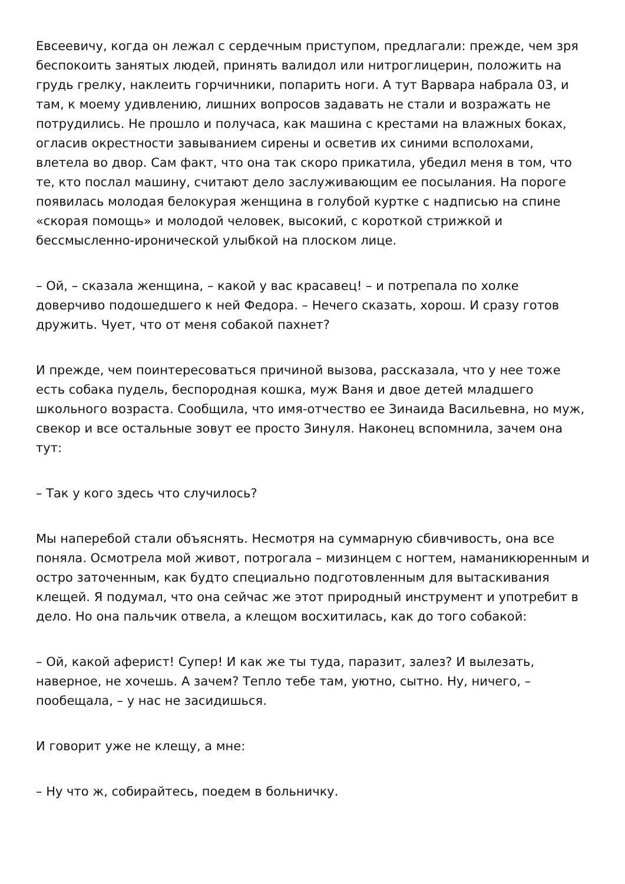Евсеевичу, когда он лежал с сердечным приступом, предлагали: прежде, чем зря беспокоить занятых людей, принять валидол или нитроглицерин, положить на грудь грелку, наклеить горчичники, попарить ноги. А тут Варвара набрала 03, и там, к моему удивлению, лишних вопросов задавать не стали и возражать не потрудились. Не прошло и получаса, как машина с крестами на влажных боках, огласив окрестности завыванием сирены и осветив их синими всполохами, влетела во двор. Сам факт, что она так скоро прикатила, убедил меня в том, что те, кто послал машину, считают дело заслуживающим ее посылания. На пороге появилась молодая белокурая женщина в голубой куртке с надписью на спине «скорая помощь» и молодой человек, высокий, с короткой стрижкой и бессмысленно-иронической улыбкой на плоском лице.
– Ой, – сказала женщина, – какой у вас красавец! – и потрепала по холке доверчиво подошедшего к ней Федора. – Нечего сказать, хорош. И сразу готов дружить. Чует, что от меня собакой пахнет?
И прежде, чем поинтересоваться причиной вызова, рассказала, что у нее тоже есть собака пудель, беспородная кошка, муж Ваня и двое детей младшего школьного возраста. Сообщила, что имя-отчество ее Зинаида Васильевна, но муж, свекор и все остальные зовут ее просто Зинуля. Наконец вспомнила, зачем она тут:
– Так у кого здесь что случилось?
Мы наперебой стали объяснять. Несмотря на суммарную сбивчивость, она все поняла. Осмотрела мой живот, потрогала – мизинцем с ногтем, наманикюренным и остро заточенным, как будто специально подготовленным для вытаскивания клещей. Я подумал, что она сейчас же этот природный инструмент и употребит в дело. Но она пальчик отвела, а клещом восхитилась, как до того собакой:
– Ой, какой аферист! Супер! И как же ты туда, паразит, залез? И вылезать, наверное, не хочешь. А зачем? Тепло тебе там, уютно, сытно. Ну, ничего, – пообещала, – у нас не засидишься.
И говорит уже не клещу, а мне:
– Ну что ж, собирайтесь, поедем в больничку.